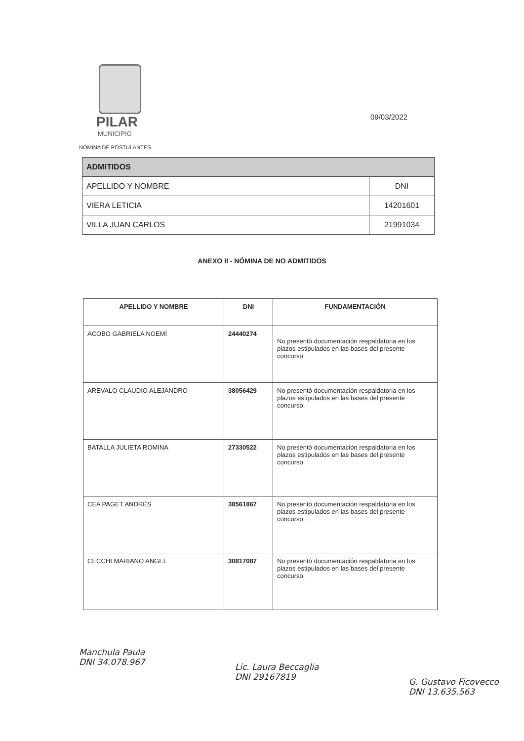PILAR
MUNICIPIO
NÓMINA DE POSTULANTES
09/03/2022
| ADMITIDOS | |
| --- | --- |
| APELLIDO Y NOMBRE | DNI |
| VIERA LETICIA | 14201601 |
| VILLA JUAN CARLOS | 21991034 |
ANEXO II - NÓMINA DE NO ADMITIDOS
| APELLIDO Y NOMBRE | DNI | FUNDAMENTACIÓN |
| --- | --- | --- |
| ACOBO GABRIELA NOEMÍ | 24440274 | No presentó documentación respaldatoria en los plazos estipulados en las bases del presente concurso. |
| AREVALO CLAUDIO ALEJANDRO | 38056429 | No presentó documentación respaldatoria en los plazos estipulados en las bases del presente concurso. |
| BATALLA JULIETA ROMINA | 27330522 | No presentó documentación respaldatoria en los plazos estipulados en las bases del presente concurso. |
| CEA PAGET ANDRÉS | 38561867 | No presentó documentación respaldatoria en los plazos estipulados en las bases del presente concurso. |
| CECCHI MARIANO ANGEL | 30817087 | No presentó documentación respaldatoria en los plazos estipulados en las bases del presente concurso. |
Manchula Paula
DNI 34.078.967
Lic. Laura Beccaglia
DNI 29167819
G. Gustavo Ficovecco
DNI 13.635.563